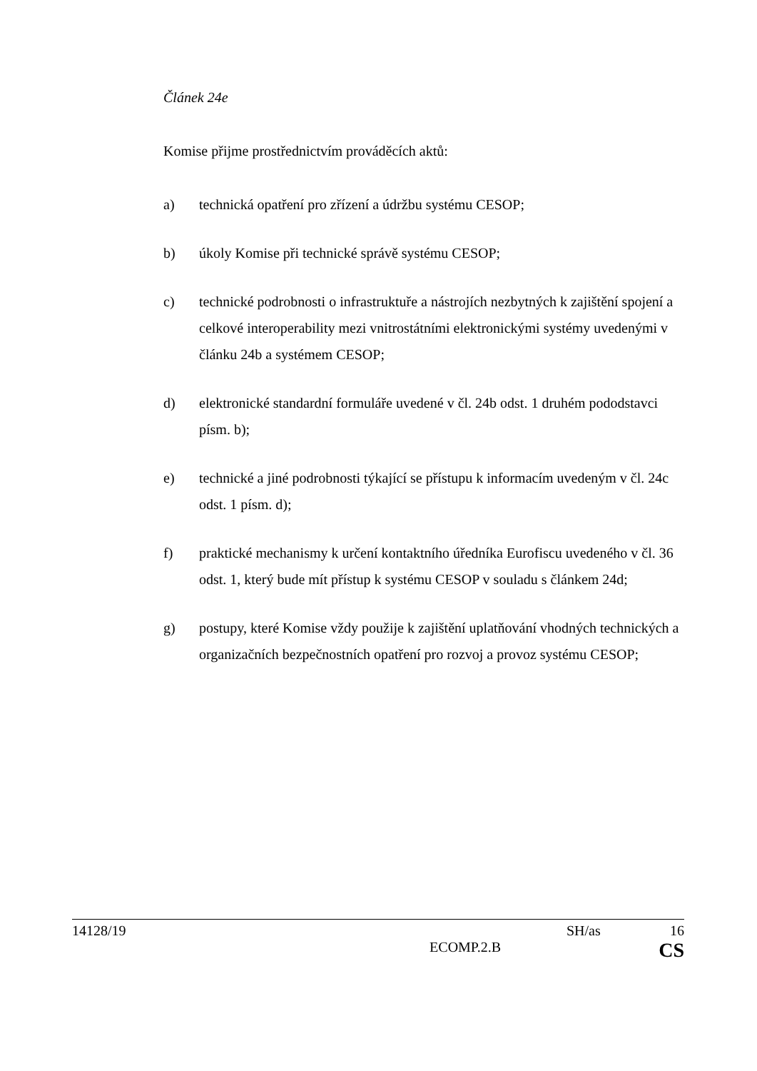Článek 24e
Komise přijme prostřednictvím prováděcích aktů:
a) technická opatření pro zřízení a údržbu systému CESOP;
b) úkoly Komise při technické správě systému CESOP;
c) technické podrobnosti o infrastruktuře a nástrojích nezbytných k zajištění spojení a celkové interoperability mezi vnitrostátními elektronickými systémy uvedenými v článku 24b a systémem CESOP;
d) elektronické standardní formuláře uvedené v čl. 24b odst. 1 druhém pododstavci písm. b);
e) technické a jiné podrobnosti týkající se přístupu k informacím uvedeným v čl. 24c odst. 1 písm. d);
f) praktické mechanismy k určení kontaktního úředníka Eurofiscu uvedeného v čl. 36 odst. 1, který bude mít přístup k systému CESOP v souladu s článkem 24d;
g) postupy, které Komise vždy použije k zajištění uplatňování vhodných technických a organizačních bezpečnostních opatření pro rozvoj a provoz systému CESOP;
14128/19 SH/as 16
ECOMP.2.B CS